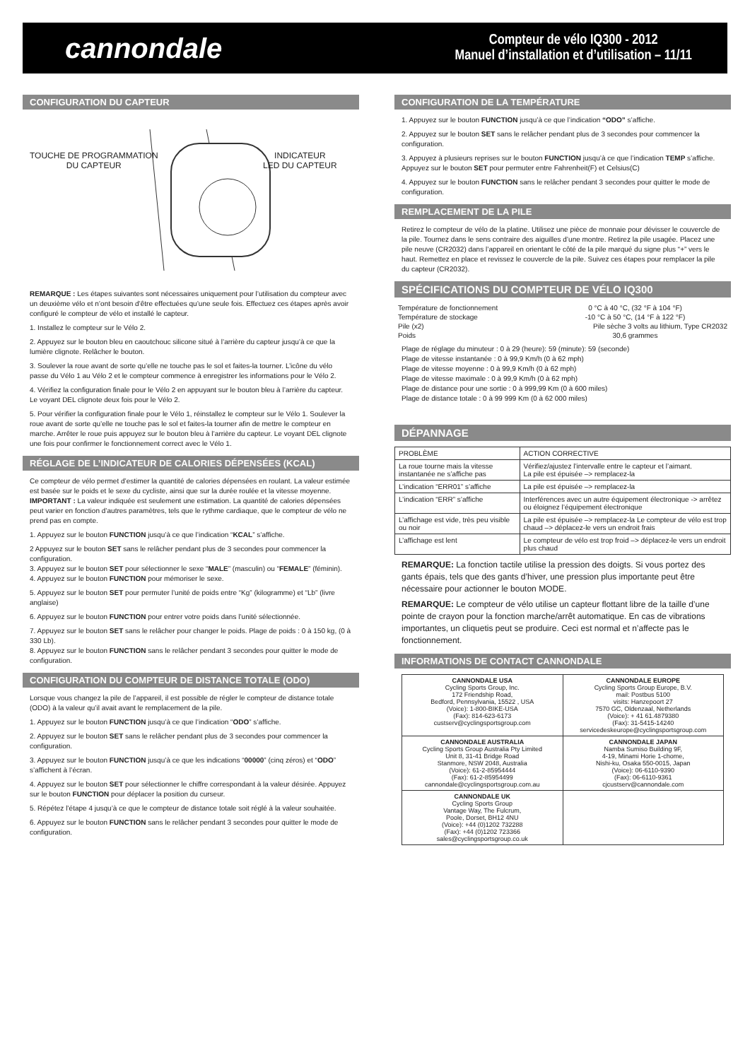cannondale
Compteur de vélo IQ300 - 2012
Manuel d’installation et d’utilisation – 11/11
CONFIGURATION DU CAPTEUR
TOUCHE DE PROGRAMMATION
DU CAPTEUR
INDICATEUR
LED DU CAPTEUR
REMARQUE : Les étapes suivantes sont nécessaires uniquement pour l’utilisation du compteur avec un deuxième vélo et n’ont besoin d’être effectuées qu’une seule fois. Effectuez ces étapes après avoir configuré le compteur de vélo et installé le capteur.
1. Installez le compteur sur le Vélo 2.
2. Appuyez sur le bouton bleu en caoutchouc silicone situé à l’arrière du capteur jusqu’à ce que la lumière clignote. Relâcher le bouton.
3. Soulever la roue avant de sorte qu’elle ne touche pas le sol et faites-la tourner. L’icône du vélo passe du Vélo 1 au Vélo 2 et le compteur commence à enregistrer les informations pour le Vélo 2.
4. Vérifiez la configuration finale pour le Vélo 2 en appuyant sur le bouton bleu à l’arrière du capteur. Le voyant DEL clignote deux fois pour le Vélo 2.
5. Pour vérifier la configuration finale pour le Vélo 1, réinstallez le compteur sur le Vélo 1. Soulever la roue avant de sorte qu’elle ne touche pas le sol et faites-la tourner afin de mettre le compteur en marche. Arrêter le roue puis appuyez sur le bouton bleu à l’arrière du capteur. Le voyant DEL clignote une fois pour confirmer le fonctionnement correct avec le Vélo 1.
RÉGLAGE DE L’INDICATEUR DE CALORIES DÉPENSÉES (KCAL)
Ce compteur de vélo permet d’estimer la quantité de calories dépensées en roulant. La valeur estimée est basée sur le poids et le sexe du cycliste, ainsi que sur la durée roulée et la vitesse moyenne. IMPORTANT : La valeur indiquée est seulement une estimation. La quantité de calories dépensées peut varier en fonction d’autres paramètres, tels que le rythme cardiaque, que le compteur de vélo ne prend pas en compte.
1. Appuyez sur le bouton FUNCTION jusqu’à ce que l’indication “KCAL” s’affiche.
2 Appuyez sur le bouton SET sans le relâcher pendant plus de 3 secondes pour commencer la configuration.
3. Appuyez sur le bouton SET pour sélectionner le sexe “MALE” (masculin) ou “FEMALE” (féminin).
4. Appuyez sur le bouton FUNCTION pour mémoriser le sexe.
5. Appuyez sur le bouton SET pour permuter l’unité de poids entre “Kg” (kilogramme) et “Lb” (livre anglaise)
6. Appuyez sur le bouton FUNCTION pour entrer votre poids dans l’unité sélectionnée.
7. Appuyez sur le bouton SET sans le relâcher pour changer le poids. Plage de poids : 0 à 150 kg, (0 à 330 Lb).
8. Appuyez sur le bouton FUNCTION sans le relâcher pendant 3 secondes pour quitter le mode de configuration.
CONFIGURATION DU COMPTEUR DE DISTANCE TOTALE (ODO)
Lorsque vous changez la pile de l’appareil, il est possible de régler le compteur de distance totale (ODO) à la valeur qu’il avait avant le remplacement de la pile.
1. Appuyez sur le bouton FUNCTION jusqu’à ce que l’indication “ODO” s’affiche.
2. Appuyez sur le bouton SET sans le relâcher pendant plus de 3 secondes pour commencer la configuration.
3. Appuyez sur le bouton FUNCTION jusqu’à ce que les indications “00000” (cinq zéros) et “ODO” s’affichent à l’écran.
4. Appuyez sur le bouton SET pour sélectionner le chiffre correspondant à la valeur désirée. Appuyez sur le bouton FUNCTION pour déplacer la position du curseur.
5. Répétez l’étape 4 jusqu’à ce que le compteur de distance totale soit réglé à la valeur souhaitée.
6. Appuyez sur le bouton FUNCTION sans le relâcher pendant 3 secondes pour quitter le mode de configuration.
CONFIGURATION DE LA TEMPÉRATURE
1. Appuyez sur le bouton FUNCTION jusqu’à ce que l’indication “ODO” s’affiche.
2. Appuyez sur le bouton SET sans le relâcher pendant plus de 3 secondes pour commencer la configuration.
3. Appuyez à plusieurs reprises sur le bouton FUNCTION jusqu’à ce que l’indication TEMP s’affiche. Appuyez sur le bouton SET pour permuter entre Fahrenheit(F) et Celsius(C)
4. Appuyez sur le bouton FUNCTION sans le relâcher pendant 3 secondes pour quitter le mode de configuration.
REMPLACEMENT DE LA PILE
Retirez le compteur de vélo de la platine. Utilisez une pièce de monnaie pour dévisser le couvercle de la pile. Tournez dans le sens contraire des aiguilles d’une montre. Retirez la pile usagée. Placez une pile neuve (CR2032) dans l’appareil en orientant le côté de la pile marqué du signe plus “+” vers le haut. Remettez en place et revissez le couvercle de la pile. Suivez ces étapes pour remplacer la pile du capteur (CR2032).
SPÉCIFICATIONS DU COMPTEUR DE VÉLO IQ300
| Température de fonctionnement | 0 °C à 40 °C, (32 °F à 104 °F) |
| Température de stockage | -10 °C à 50 °C, (14 °F à 122 °F) |
| Pile (x2) | Pile sèche 3 volts au lithium, Type CR2032 |
| Poids | 30,6 grammes |
Plage de réglage du minuteur : 0 à 29 (heure): 59 (minute): 59 (seconde)
Plage de vitesse instantanée : 0 à 99,9 Km/h (0 à 62 mph)
Plage de vitesse moyenne : 0 à 99,9 Km/h (0 à 62 mph)
Plage de vitesse maximale : 0 à 99,9 Km/h (0 à 62 mph)
Plage de distance pour une sortie : 0 à 999,99 Km (0 à 600 miles)
Plage de distance totale : 0 à 99 999 Km (0 à 62 000 miles)
DÉPANNAGE
| PROBLÈME | ACTION CORRECTIVE |
| --- | --- |
| La roue tourne mais la vitesse instantanée ne s’affiche pas | Vérifiez/ajustez l’intervalle entre le capteur et l’aimant. La pile est épuisée –> remplacez-la |
| L’indication “ERR01” s’affiche | La pile est épuisée –> remplacez-la |
| L’indication “ERR” s’affiche | Interférences avec un autre équipement électronique -> arrêtez ou éloignez l’équipement électronique |
| L’affichage est vide, très peu visible ou noir | La pile est épuisée –> remplacez-la Le compteur de vélo est trop chaud –> déplacez-le vers un endroit frais |
| L’affichage est lent | Le compteur de vélo est trop froid –> déplacez-le vers un endroit plus chaud |
REMARQUE: La fonction tactile utilise la pression des doigts. Si vous portez des gants épais, tels que des gants d’hiver, une pression plus importante peut être nécessaire pour actionner le bouton MODE.
REMARQUE: Le compteur de vélo utilise un capteur flottant libre de la taille d’une pointe de crayon pour la fonction marche/arrêt automatique. En cas de vibrations importantes, un cliquetis peut se produire. Ceci est normal et n’affecte pas le fonctionnement.
INFORMATIONS DE CONTACT CANNONDALE
| CANNONDALE USA Cycling Sports Group, Inc. 172 Friendship Road, Bedford, Pennsylvania, 15522 , USA (Voice): 1-800-BIKE-USA (Fax): 814-623-6173 custserv@cyclingsportsgroup.com | CANNONDALE EUROPE Cycling Sports Group Europe, B.V. mail: Postbus 5100 visits: Hanzepoort 27 7570 GC, Oldenzaal, Netherlands (Voice): + 41 61.4879380 (Fax): 31-5415-14240 servicedeskeurope@cyclingsportsgroup.com |
| CANNONDALE AUSTRALIA Cycling Sports Group Australia Pty Limited Unit 8, 31-41 Bridge Road Stanmore, NSW 2048, Australia (Voice): 61-2-85954444 (Fax): 61-2-85954499 cannondale@cyclingsportsgroup.com.au | CANNONDALE JAPAN Namba Sumiso Building 9F, 4-19, Minami Horie 1-chome, Nishi-ku, Osaka 550-0015, Japan (Voice): 06-6110-9390 (Fax): 06-6110-9361 cjcustserv@cannondale.com |
| CANNONDALE UK Cycling Sports Group Vantage Way, The Fulcrum, Poole, Dorset, BH12 4NU (Voice): +44 (0)1202 732288 (Fax): +44 (0)1202 723366 sales@cyclingsportsgroup.co.uk | |